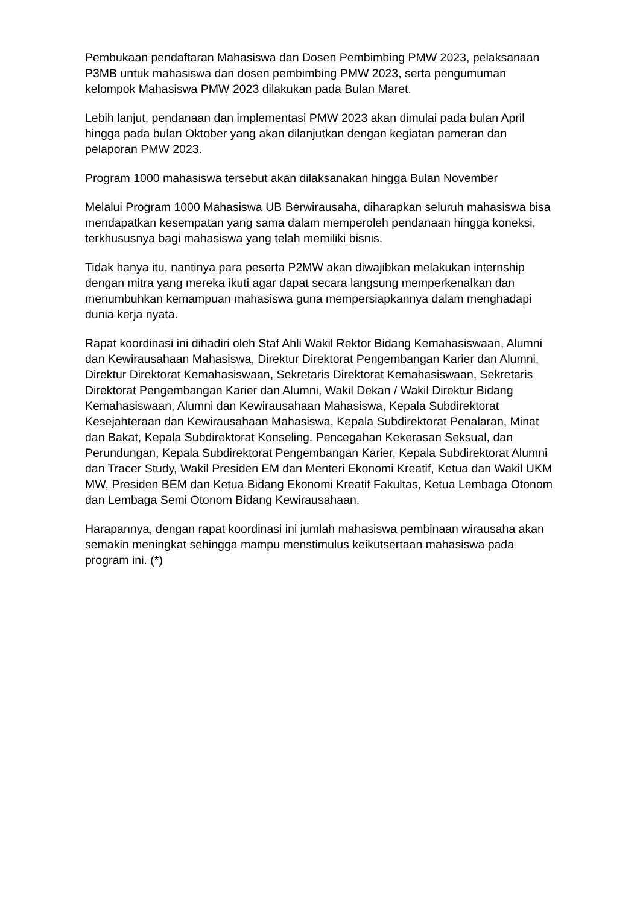Pembukaan pendaftaran Mahasiswa dan Dosen Pembimbing PMW 2023, pelaksanaan P3MB untuk mahasiswa dan dosen pembimbing PMW 2023, serta pengumuman kelompok Mahasiswa PMW 2023 dilakukan pada Bulan Maret.
Lebih lanjut, pendanaan dan implementasi PMW 2023 akan dimulai pada bulan April hingga pada bulan Oktober yang akan dilanjutkan dengan kegiatan pameran dan pelaporan PMW 2023.
Program 1000 mahasiswa tersebut akan dilaksanakan hingga Bulan November
Melalui Program 1000 Mahasiswa UB Berwirausaha, diharapkan seluruh mahasiswa bisa mendapatkan kesempatan yang sama dalam memperoleh pendanaan hingga koneksi, terkhususnya bagi mahasiswa yang telah memiliki bisnis.
Tidak hanya itu, nantinya para peserta P2MW akan diwajibkan melakukan internship dengan mitra yang mereka ikuti agar dapat secara langsung memperkenalkan dan menumbuhkan kemampuan mahasiswa guna mempersiapkannya dalam menghadapi dunia kerja nyata.
Rapat koordinasi ini dihadiri oleh Staf Ahli Wakil Rektor Bidang Kemahasiswaan, Alumni dan Kewirausahaan Mahasiswa, Direktur Direktorat Pengembangan Karier dan Alumni, Direktur Direktorat Kemahasiswaan, Sekretaris Direktorat Kemahasiswaan, Sekretaris Direktorat Pengembangan Karier dan Alumni, Wakil Dekan / Wakil Direktur Bidang Kemahasiswaan, Alumni dan Kewirausahaan Mahasiswa, Kepala Subdirektorat Kesejahteraan dan Kewirausahaan Mahasiswa, Kepala Subdirektorat Penalaran, Minat dan Bakat, Kepala Subdirektorat Konseling. Pencegahan Kekerasan Seksual, dan Perundungan, Kepala Subdirektorat Pengembangan Karier, Kepala Subdirektorat Alumni dan Tracer Study, Wakil Presiden EM dan Menteri Ekonomi Kreatif, Ketua dan Wakil UKM MW, Presiden BEM dan Ketua Bidang Ekonomi Kreatif Fakultas, Ketua Lembaga Otonom dan Lembaga Semi Otonom Bidang Kewirausahaan.
Harapannya, dengan rapat koordinasi ini jumlah mahasiswa pembinaan wirausaha akan semakin meningkat sehingga mampu menstimulus keikutsertaan mahasiswa pada program ini. (*)